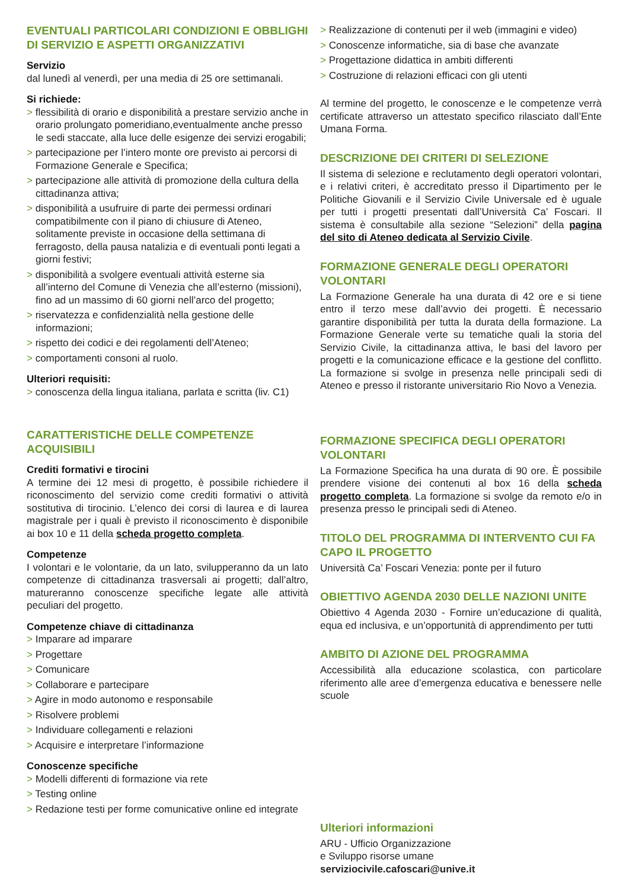EVENTUALI PARTICOLARI CONDIZIONI E OBBLIGHI DI SERVIZIO E ASPETTI ORGANIZZATIVI
Servizio
dal lunedì al venerdì, per una media di 25 ore settimanali.
Si richiede:
> flessibilità di orario e disponibilità a prestare servizio anche in orario prolungato pomeridiano,eventualmente anche presso le sedi staccate, alla luce delle esigenze dei servizi erogabili;
> partecipazione per l’intero monte ore previsto ai percorsi di Formazione Generale e Specifica;
> partecipazione alle attività di promozione della cultura della cittadinanza attiva;
> disponibilità a usufruire di parte dei permessi ordinari compatibilmente con il piano di chiusure di Ateneo, solitamente previste in occasione della settimana di ferragosto, della pausa natalizia e di eventuali ponti legati a giorni festivi;
> disponibilità a svolgere eventuali attività esterne sia all’interno del Comune di Venezia che all’esterno (missioni), fino ad un massimo di 60 giorni nell’arco del progetto;
> riservatezza e confidenzialità nella gestione delle informazioni;
> rispetto dei codici e dei regolamenti dell’Ateneo;
> comportamenti consoni al ruolo.
Ulteriori requisiti:
> conoscenza della lingua italiana, parlata e scritta (liv. C1)
CARATTERISTICHE DELLE COMPETENZE ACQUISIBILI
Crediti formativi e tirocini
A termine dei 12 mesi di progetto, è possibile richiedere il riconoscimento del servizio come crediti formativi o attività sostitutiva di tirocinio. L’elenco dei corsi di laurea e di laurea magistrale per i quali è previsto il riconoscimento è disponibile ai box 10 e 11 della scheda progetto completa.
Competenze
I volontari e le volontarie, da un lato, svilupperanno da un lato competenze di cittadinanza trasversali ai progetti; dall’altro, matureranno conoscenze specifiche legate alle attività peculiari del progetto.
Competenze chiave di cittadinanza
> Imparare ad imparare
> Progettare
> Comunicare
> Collaborare e partecipare
> Agire in modo autonomo e responsabile
> Risolvere problemi
> Individuare collegamenti e relazioni
> Acquisire e interpretare l’informazione
Conoscenze specifiche
> Modelli differenti di formazione via rete
> Testing online
> Redazione testi per forme comunicative online ed integrate
> Realizzazione di contenuti per il web (immagini e video)
> Conoscenze informatiche, sia di base che avanzate
> Progettazione didattica in ambiti differenti
> Costruzione di relazioni efficaci con gli utenti
Al termine del progetto, le conoscenze e le competenze verrà certificate attraverso un attestato specifico rilasciato dall’Ente Umana Forma.
DESCRIZIONE DEI CRITERI DI SELEZIONE
Il sistema di selezione e reclutamento degli operatori volontari, e i relativi criteri, è accreditato presso il Dipartimento per le Politiche Giovanili e il Servizio Civile Universale ed è uguale per tutti i progetti presentati dall’Università Ca’ Foscari. Il sistema è consultabile alla sezione “Selezioni” della pagina del sito di Ateneo dedicata al Servizio Civile.
FORMAZIONE GENERALE DEGLI OPERATORI VOLONTARI
La Formazione Generale ha una durata di 42 ore e si tiene entro il terzo mese dall’avvio dei progetti. È necessario garantire disponibilità per tutta la durata della formazione. La Formazione Generale verte su tematiche quali la storia del Servizio Civile, la cittadinanza attiva, le basi del lavoro per progetti e la comunicazione efficace e la gestione del conflitto. La formazione si svolge in presenza nelle principali sedi di Ateneo e presso il ristorante universitario Rio Novo a Venezia.
FORMAZIONE SPECIFICA DEGLI OPERATORI VOLONTARI
La Formazione Specifica ha una durata di 90 ore. È possibile prendere visione dei contenuti al box 16 della scheda progetto completa. La formazione si svolge da remoto e/o in presenza presso le principali sedi di Ateneo.
TITOLO DEL PROGRAMMA DI INTERVENTO CUI FA CAPO IL PROGETTO
Università Ca’ Foscari Venezia: ponte per il futuro
OBIETTIVO AGENDA 2030 DELLE NAZIONI UNITE
Obiettivo 4 Agenda 2030 - Fornire un’educazione di qualità, equa ed inclusiva, e un’opportunità di apprendimento per tutti
AMBITO DI AZIONE DEL PROGRAMMA
Accessibilità alla educazione scolastica, con particolare riferimento alle aree d’emergenza educativa e benessere nelle scuole
Ulteriori informazioni
ARU - Ufficio Organizzazione
e Sviluppo risorse umane
serviziocivile.cafoscari@unive.it